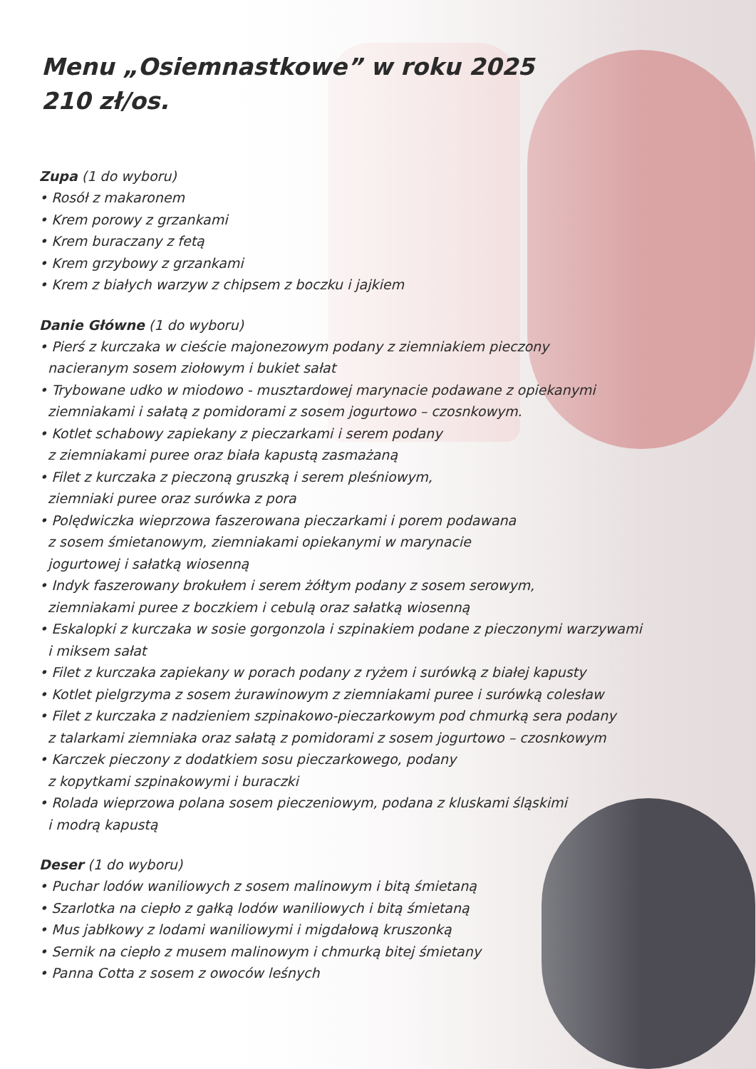Menu „Osiemnastkowe” w roku 2025
210 zł/os.
Zupa (1 do wyboru)
• Rosół z makaronem
• Krem porowy z grzankami
• Krem buraczany z fetą
• Krem grzybowy z grzankami
• Krem z białych warzyw z chipsem z boczku i jajkiem
Danie Główne (1 do wyboru)
• Pierś z kurczaka w cieście majonezowym podany z ziemniakiem pieczony
nacieranym sosem ziołowym i bukiet sałat
• Trybowane udko w miodowo - musztardowej marynacie podawane z opiekanymi
ziemniakami i sałatą z pomidorami z sosem jogurtowo – czosnkowym.
• Kotlet schabowy zapiekany z pieczarkami i serem podany
z ziemniakami puree oraz biała kapustą zasmażaną
• Filet z kurczaka z pieczoną gruszką i serem pleśniowym,
ziemniaki puree oraz surówka z pora
• Polędwiczka wieprzowa faszerowana pieczarkami i porem podawana
z sosem śmietanowym, ziemniakami opiekanymi w marynacie
jogurtowej i sałatką wiosenną
• Indyk faszerowany brokułem i serem żółtym podany z sosem serowym,
ziemniakami puree z boczkiem i cebulą oraz sałatką wiosenną
• Eskalopki z kurczaka w sosie gorgonzola i szpinakiem podane z pieczonymi warzywami
i miksem sałat
• Filet z kurczaka zapiekany w porach podany z ryżem i surówką z białej kapusty
• Kotlet pielgrzyma z sosem żurawinowym z ziemniakami puree i surówką colesław
• Filet z kurczaka z nadzieniem szpinakowo-pieczarkowym pod chmurką sera podany
z talarkami ziemniaka oraz sałatą z pomidorami z sosem jogurtowo – czosnkowym
• Karczek pieczony z dodatkiem sosu pieczarkowego, podany
z kopytkami szpinakowymi i buraczki
• Rolada wieprzowa polana sosem pieczeniowym, podana z kluskami śląskimi
i modrą kapustą
Deser (1 do wyboru)
• Puchar lodów waniliowych z sosem malinowym i bitą śmietaną
• Szarlotka na ciepło z gałką lodów waniliowych i bitą śmietaną
• Mus jabłkowy z lodami waniliowymi i migdałową kruszonką
• Sernik na ciepło z musem malinowym i chmurką bitej śmietany
• Panna Cotta z sosem z owoców leśnych